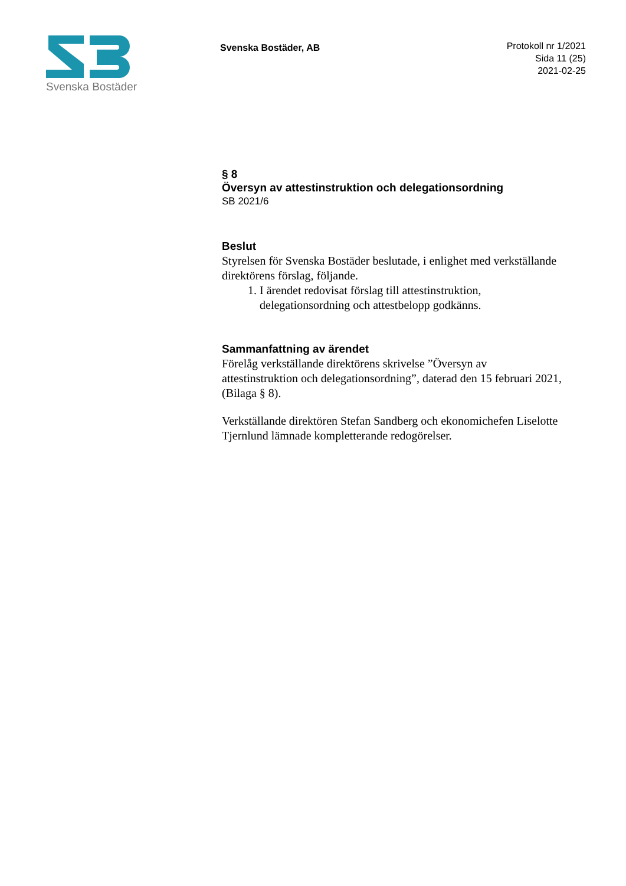Svenska Bostäder
Svenska Bostäder, AB
Protokoll nr 1/2021
Sida 11 (25)
2021-02-25
§ 8
Översyn av attestinstruktion och delegationsordning
SB 2021/6
Beslut
Styrelsen för Svenska Bostäder beslutade, i enlighet med verkställande direktörens förslag, följande.
1. I ärendet redovisat förslag till attestinstruktion, delegationsordning och attestbelopp godkänns.
Sammanfattning av ärendet
Förelåg verkställande direktörens skrivelse ”Översyn av attestinstruktion och delegationsordning”, daterad den 15 februari 2021, (Bilaga § 8).
Verkställande direktören Stefan Sandberg och ekonomichefen Liselotte Tjernlund lämnade kompletterande redogörelser.